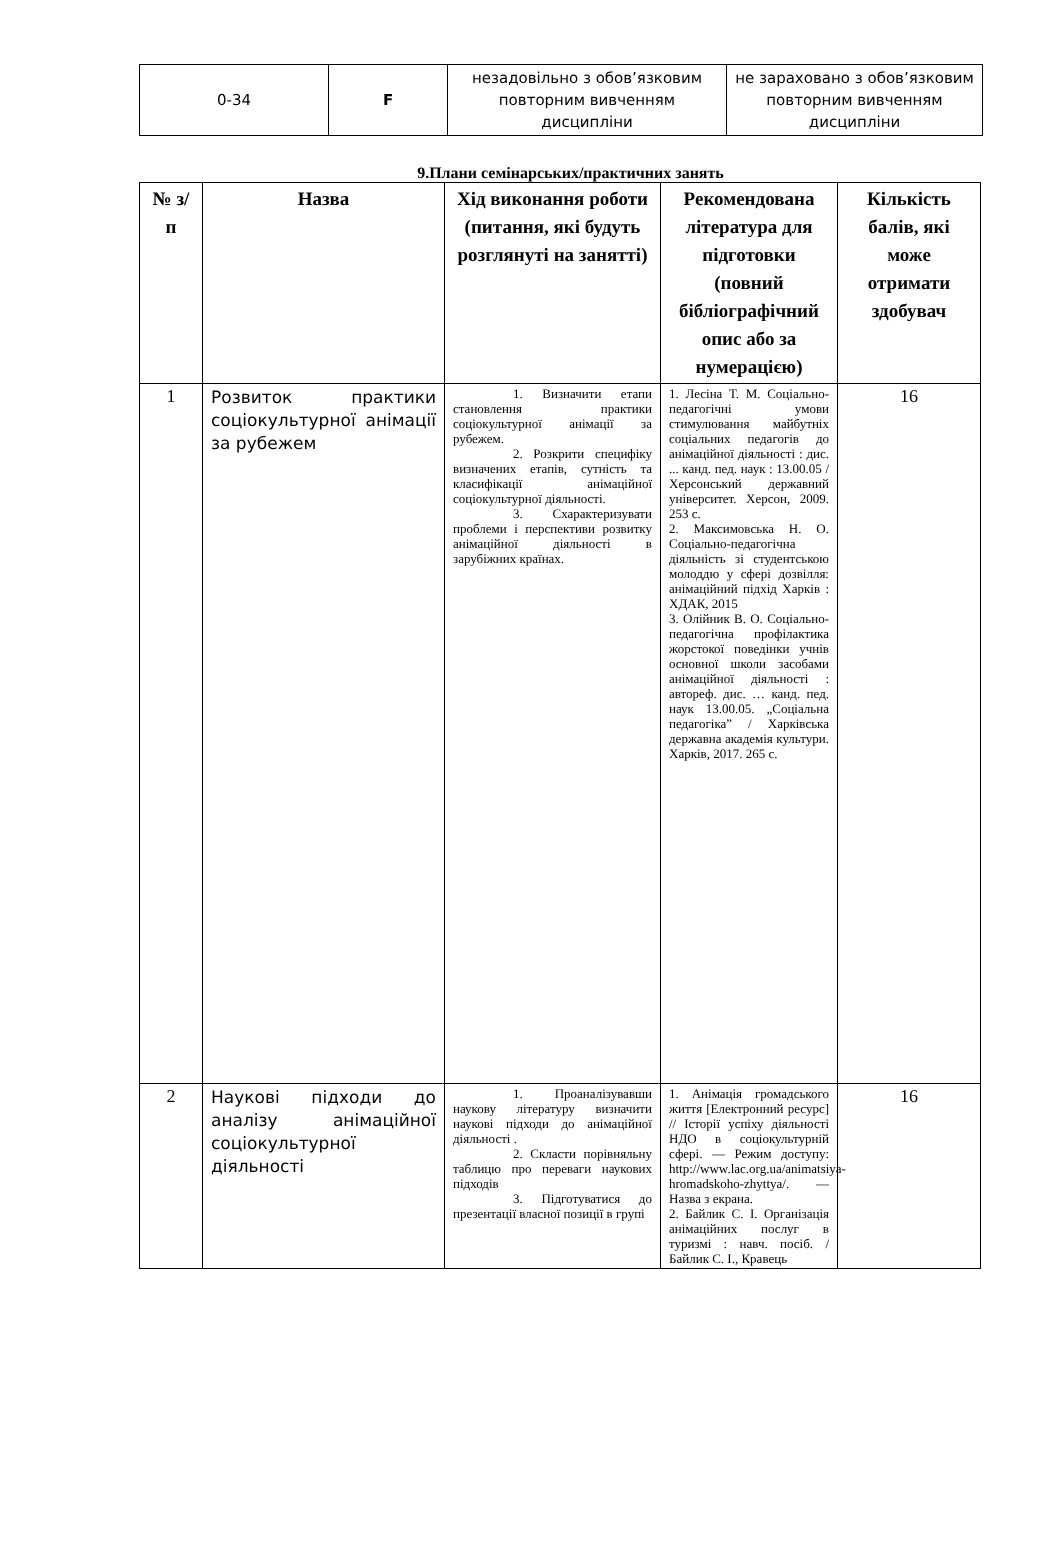| 0-34 | F | незадовільно з обов’язковим повторним вивченням дисципліни | не зараховано з обов’язковим повторним вивченням дисципліни |
9.Плани семінарських/практичних занять
| № з/п | Назва | Хід виконання роботи (питання, які будуть розглянуті на занятті) | Рекомендована література для підготовки (повний бібліографічний опис або за нумерацією) | Кількість балів, які може отримати здобувач |
| --- | --- | --- | --- | --- |
| 1 | Розвиток практики соціокультурної анімації за рубежем | 1. Визначити етапи становлення практики соціокультурної анімації за рубежем. 2. Розкрити специфіку визначених етапів, сутність та класифікації анімаційної соціокультурної діяльності. 3. Схарактеризувати проблеми і перспективи розвитку анімаційної діяльності в зарубіжних країнах. | 1. Лесіна Т. М. Соціально-педагогічні умови стимулювання майбутніх соціальних педагогів до анімаційної діяльності : дис. ... канд. пед. наук : 13.00.05 / Херсонський державний університет. Херсон, 2009. 253 с. 2. Максимовська Н. О. Соціально-педагогічна діяльність зі студентською молоддю у сфері дозвілля: анімаційний підхід Харків : ХДАК, 2015 3. Олійник В. О. Соціально-педагогічна профілактика жорстокої поведінки учнів основної школи засобами анімаційної діяльності : автореф. дис. … канд. пед. наук 13.00.05. „Соціальна педагогіка” / Харківська державна академія культури. Харків, 2017. 265 с. | 16 |
| 2 | Наукові підходи до аналізу анімаційної соціокультурної діяльності | 1. Проаналізувавши наукову літературу визначити наукові підходи до анімаційної діяльності . 2. Скласти порівняльну таблицю про переваги наукових підходів 3. Підготуватися до презентації власної позиції в групі | 1. Анімація громадського життя [Електронний ресурс] // Історії успіху діяльності НДО в соціокультурній сфері. — Режим доступу: http://www.lac.org.ua/animatsiya-hromadskoho-zhyttya/ . — Назва з екрана. 2. Байлик С. І. Організація анімаційних послуг в туризмі : навч. посіб. / Байлик С. І., Кравець | 16 |